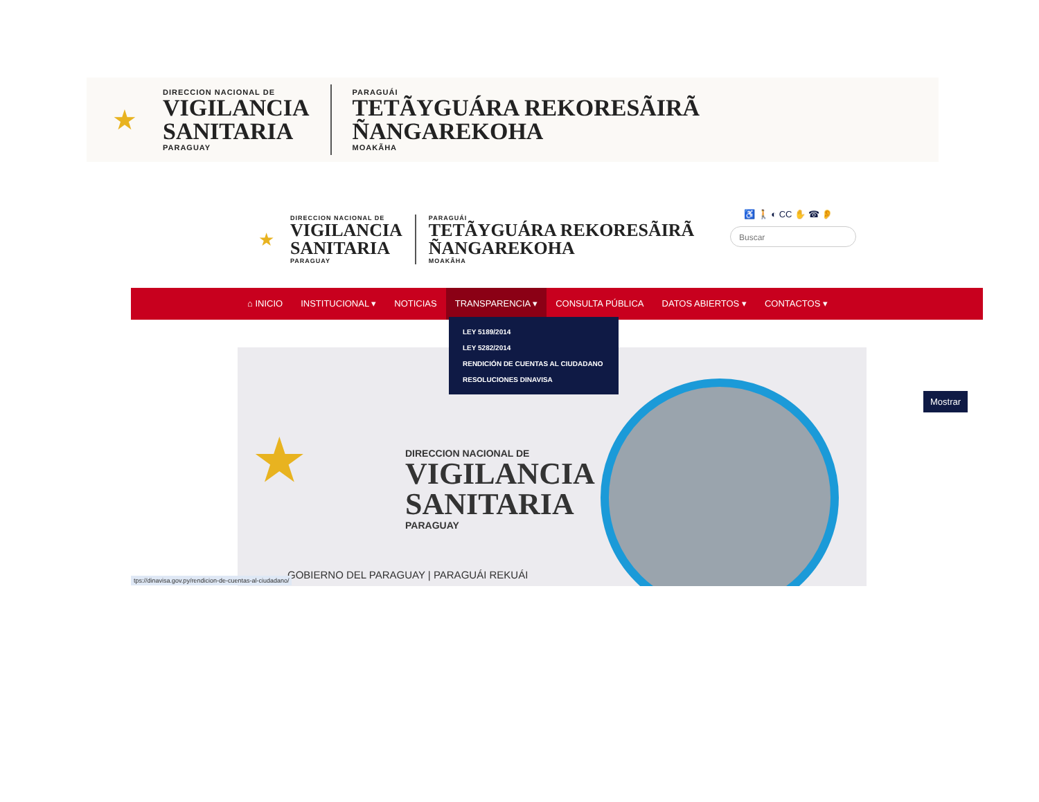★
DIRECCION NACIONAL DE
VIGILANCIA
SANITARIA
PARAGUAY
PARAGUÁI
TETÃYGUÁRA REKORESÃIRÃ
ÑANGAREKOHA
MOAKÃHA
★
DIRECCION NACIONAL DE
VIGILANCIA
SANITARIA
PARAGUAY
PARAGUÁI
TETÃYGUÁRA REKORESÃIRÃ
ÑANGAREKOHA
MOAKÃHA
♿ 🚶 ◐ CC ✋ ☎ 👂
Buscar
⌂ INICIO INSTITUCIONAL ▾ NOTICIAS TRANSPARENCIA ▾ CONSULTA PÚBLICA DATOS ABIERTOS ▾ CONTACTOS ▾
★
DIRECCION NACIONAL DE
VIGILANCIA
SANITARIA
PARAGUAY
GOBIERNO DEL PARAGUAY | PARAGUÁI REKUÁI
LEY 5189/2014
LEY 5282/2014
RENDICIÓN DE CUENTAS AL CIUDADANO
RESOLUCIONES DINAVISA
Mostrar
tps://dinavisa.gov.py/rendicion-de-cuentas-al-ciudadano/